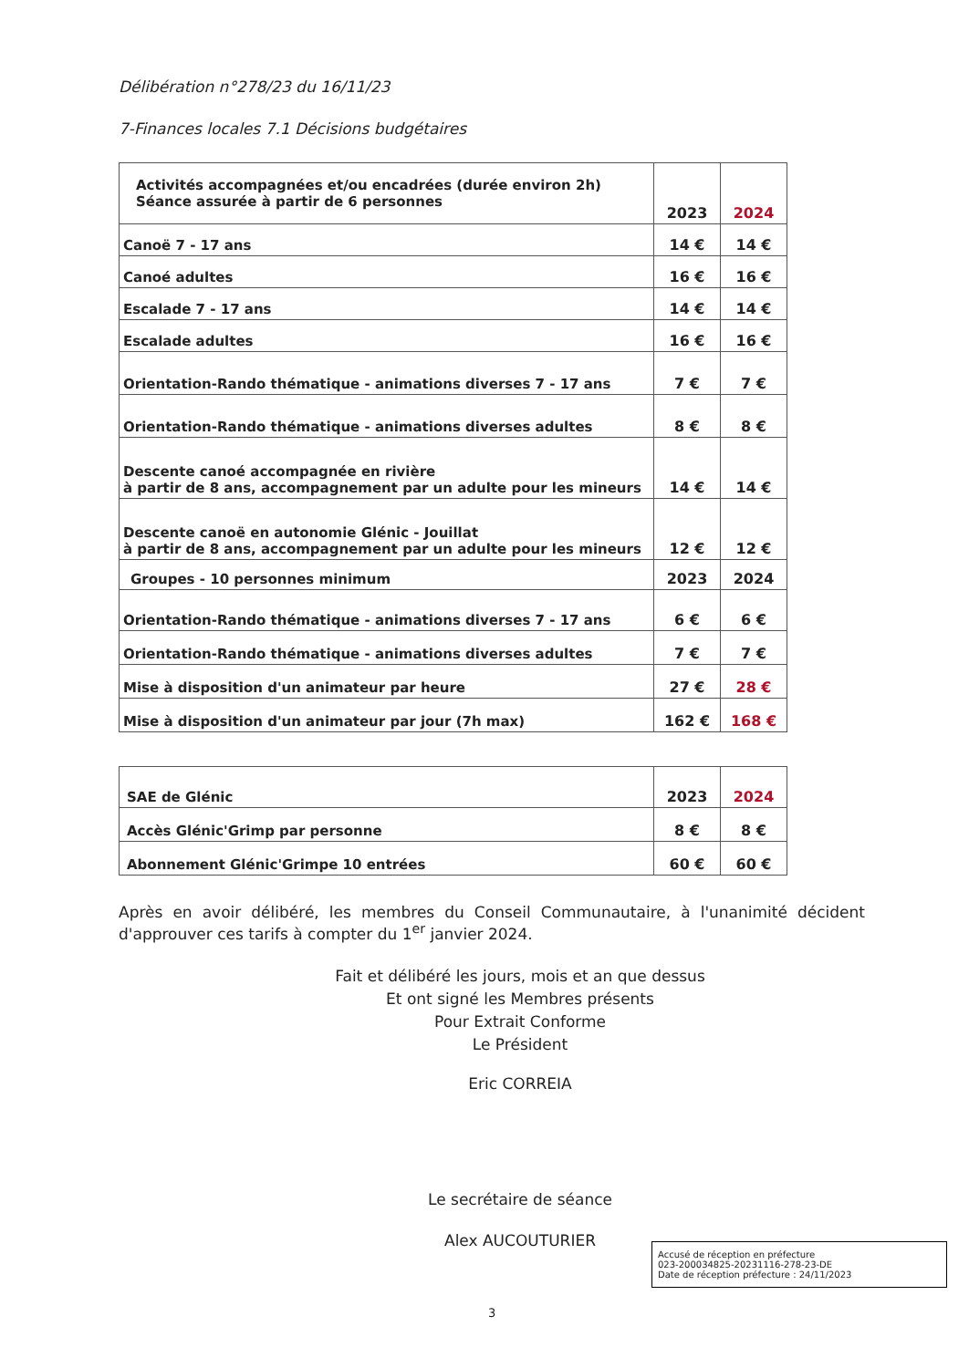Délibération n°278/23 du 16/11/23
7-Finances locales 7.1 Décisions budgétaires
| Activités accompagnées et/ou encadrées (durée environ 2h) Séance assurée à partir de 6 personnes | 2023 | 2024 |
| Canoë 7 - 17 ans | 14 € | 14 € |
| Canoé adultes | 16 € | 16 € |
| Escalade 7 - 17 ans | 14 € | 14 € |
| Escalade adultes | 16 € | 16 € |
| Orientation-Rando thématique - animations diverses 7 - 17 ans | 7 € | 7 € |
| Orientation-Rando thématique - animations diverses adultes | 8 € | 8 € |
| Descente canoé accompagnée en rivière à partir de 8 ans, accompagnement par un adulte pour les mineurs | 14 € | 14 € |
| Descente canoë en autonomie Glénic - Jouillat à partir de 8 ans, accompagnement par un adulte pour les mineurs | 12 € | 12 € |
| Groupes - 10 personnes minimum | 2023 | 2024 |
| Orientation-Rando thématique - animations diverses 7 - 17 ans | 6 € | 6 € |
| Orientation-Rando thématique - animations diverses adultes | 7 € | 7 € |
| Mise à disposition d'un animateur par heure | 27 € | 28 € |
| Mise à disposition d'un animateur par jour (7h max) | 162 € | 168 € |
| SAE de Glénic | 2023 | 2024 |
| Accès Glénic'Grimp par personne | 8 € | 8 € |
| Abonnement Glénic'Grimpe 10 entrées | 60 € | 60 € |
Après en avoir délibéré, les membres du Conseil Communautaire, à l'unanimité décident d'approuver ces tarifs à compter du 1<sup>er</sup> janvier 2024.
Fait et délibéré les jours, mois et an que dessus
Et ont signé les Membres présents
Pour Extrait Conforme
Le Président
Eric CORREIA
Le secrétaire de séance
Alex AUCOUTURIER
Accusé de réception en préfecture
023-200034825-20231116-278-23-DE
Date de réception préfecture : 24/11/2023
3